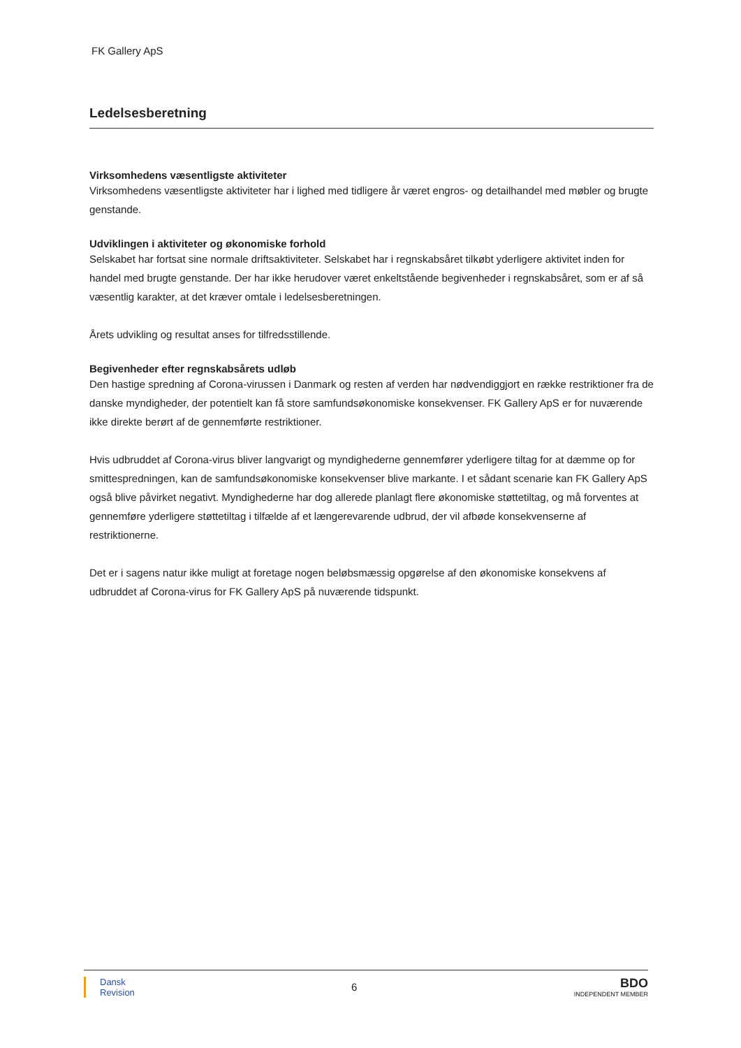FK Gallery ApS
Ledelsesberetning
Virksomhedens væsentligste aktiviteter
Virksomhedens væsentligste aktiviteter har i lighed med tidligere år været engros- og detailhandel med møbler og brugte genstande.
Udviklingen i aktiviteter og økonomiske forhold
Selskabet har fortsat sine normale driftsaktiviteter. Selskabet har i regnskabsåret tilkøbt yderligere aktivitet inden for handel med brugte genstande. Der har ikke herudover været enkeltstående begivenheder i regnskabsåret, som er af så væsentlig karakter, at det kræver omtale i ledelsesberetningen.
Årets udvikling og resultat anses for tilfredsstillende.
Begivenheder efter regnskabsårets udløb
Den hastige spredning af Corona-virussen i Danmark og resten af verden har nødvendiggjort en række restriktioner fra de danske myndigheder, der potentielt kan få store samfundsøkonomiske konsekvenser. FK Gallery ApS er for nuværende ikke direkte berørt af de gennemførte restriktioner.
Hvis udbruddet af Corona-virus bliver langvarigt og myndighederne gennemfører yderligere tiltag for at dæmme op for smittespredningen, kan de samfundsøkonomiske konsekvenser blive markante. I et sådant scenarie kan FK Gallery ApS også blive påvirket negativt. Myndighederne har dog allerede planlagt flere økonomiske støttetiltag, og må forventes at gennemføre yderligere støttetiltag i tilfælde af et længerevarende udbrud, der vil afbøde konsekvenserne af restriktionerne.
Det er i sagens natur ikke muligt at foretage nogen beløbsmæssig opgørelse af den økonomiske konsekvens af udbruddet af Corona-virus for FK Gallery ApS på nuværende tidspunkt.
Dansk
Revision
6
BDO
INDEPENDENT MEMBER